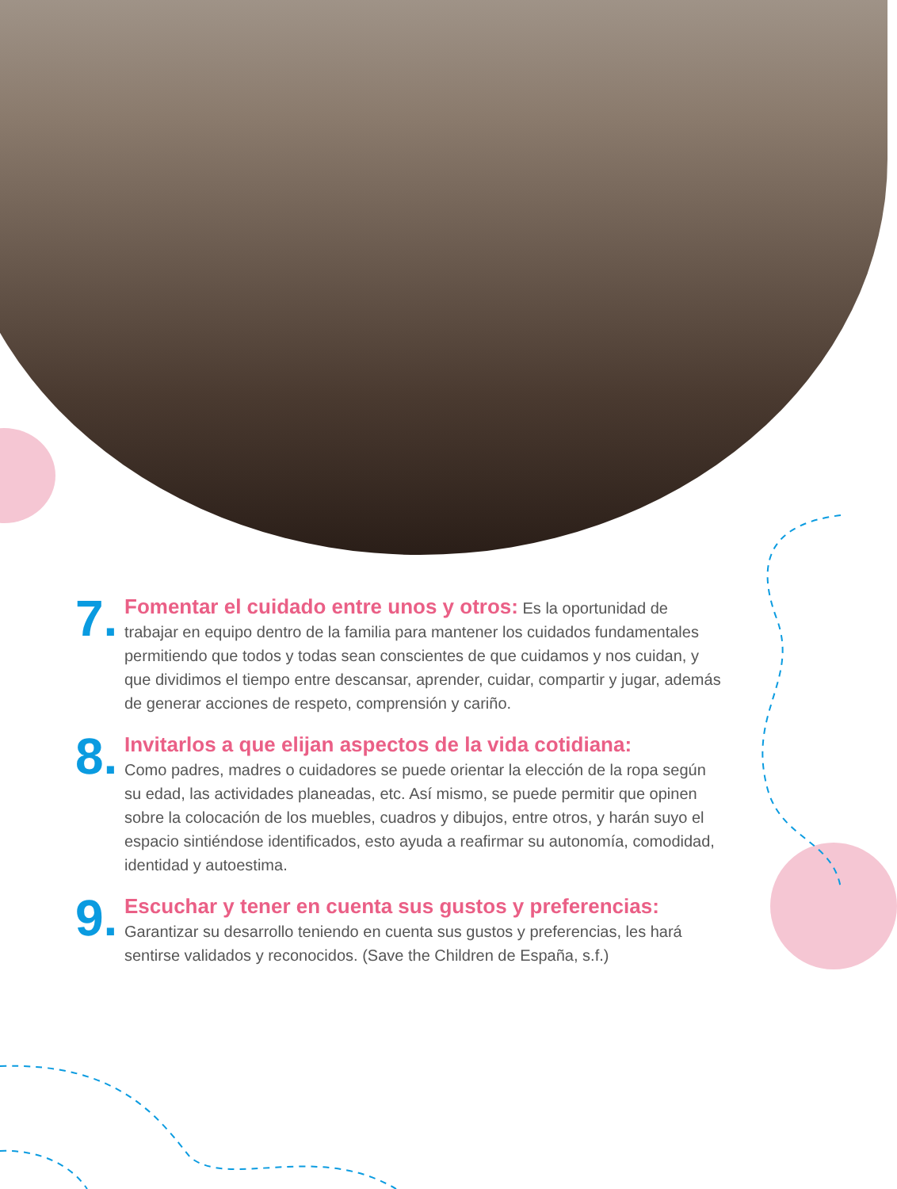7.
Fomentar el cuidado entre unos y otros: Es la oportunidad de trabajar en equipo dentro de la familia para mantener los cuidados fundamentales permitiendo que todos y todas sean conscientes de que cuidamos y nos cuidan, y que dividimos el tiempo entre descansar, aprender, cuidar, compartir y jugar, además de generar acciones de respeto, comprensión y cariño.
8.
Invitarlos a que elijan aspectos de la vida cotidiana:
Como padres, madres o cuidadores se puede orientar la elección de la ropa según su edad, las actividades planeadas, etc. Así mismo, se puede permitir que opinen sobre la colocación de los muebles, cuadros y dibujos, entre otros, y harán suyo el espacio sintiéndose identificados, esto ayuda a reafirmar su autonomía, comodidad, identidad y autoestima.
9.
Escuchar y tener en cuenta sus gustos y preferencias:
Garantizar su desarrollo teniendo en cuenta sus gustos y preferencias, les hará sentirse validados y reconocidos. (Save the Children de España, s.f.)